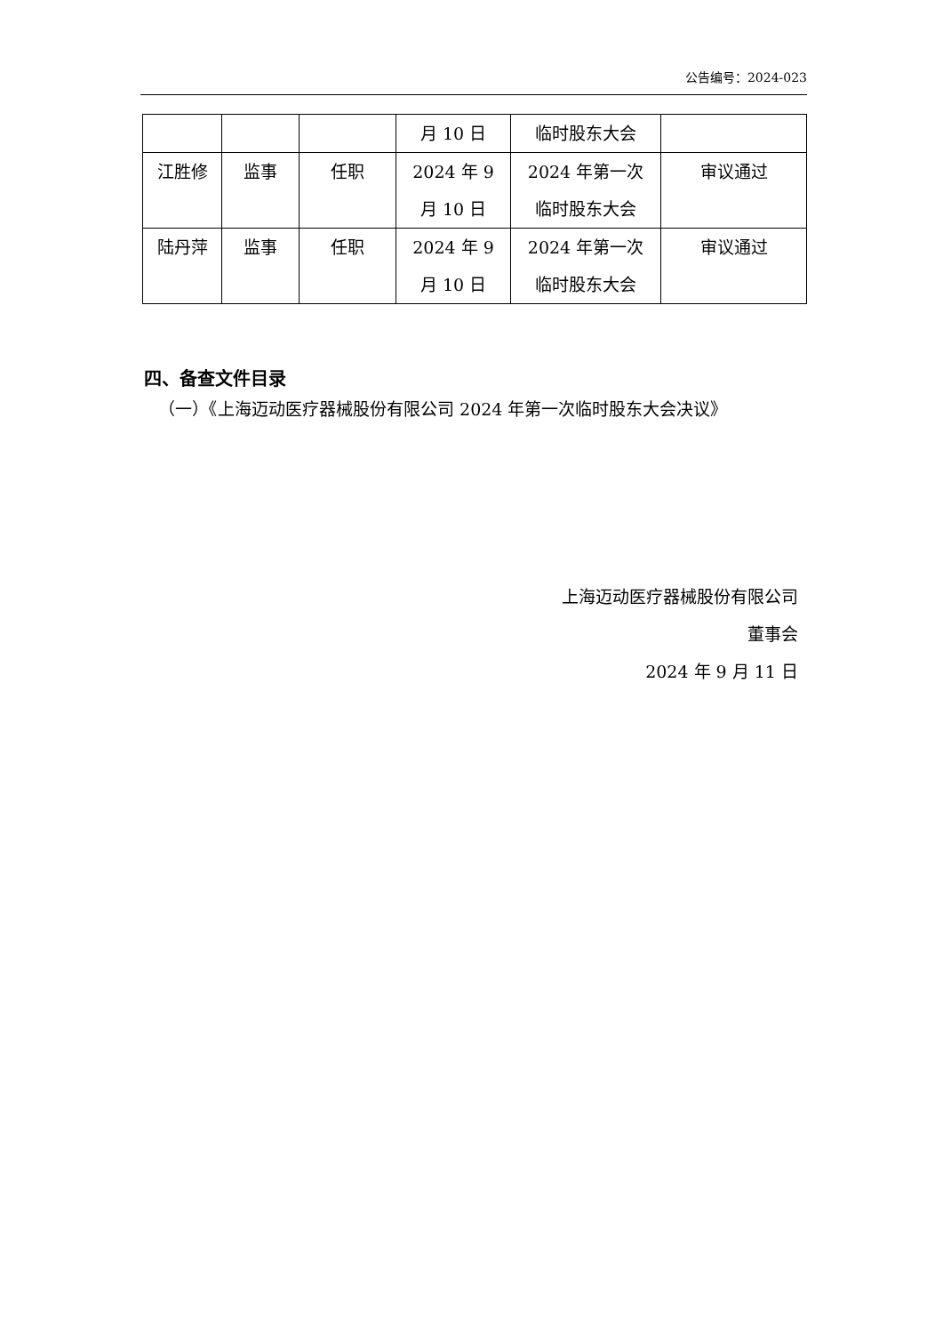公告编号：2024-023
| | | | 月 10 日 | 临时股东大会 | |
| 江胜修 | 监事 | 任职 | 2024 年 9 月 10 日 | 2024 年第一次 临时股东大会 | 审议通过 |
| 陆丹萍 | 监事 | 任职 | 2024 年 9 月 10 日 | 2024 年第一次 临时股东大会 | 审议通过 |
四、备查文件目录
（一）《上海迈动医疗器械股份有限公司 2024 年第一次临时股东大会决议》
上海迈动医疗器械股份有限公司
董事会
2024 年 9 月 11 日